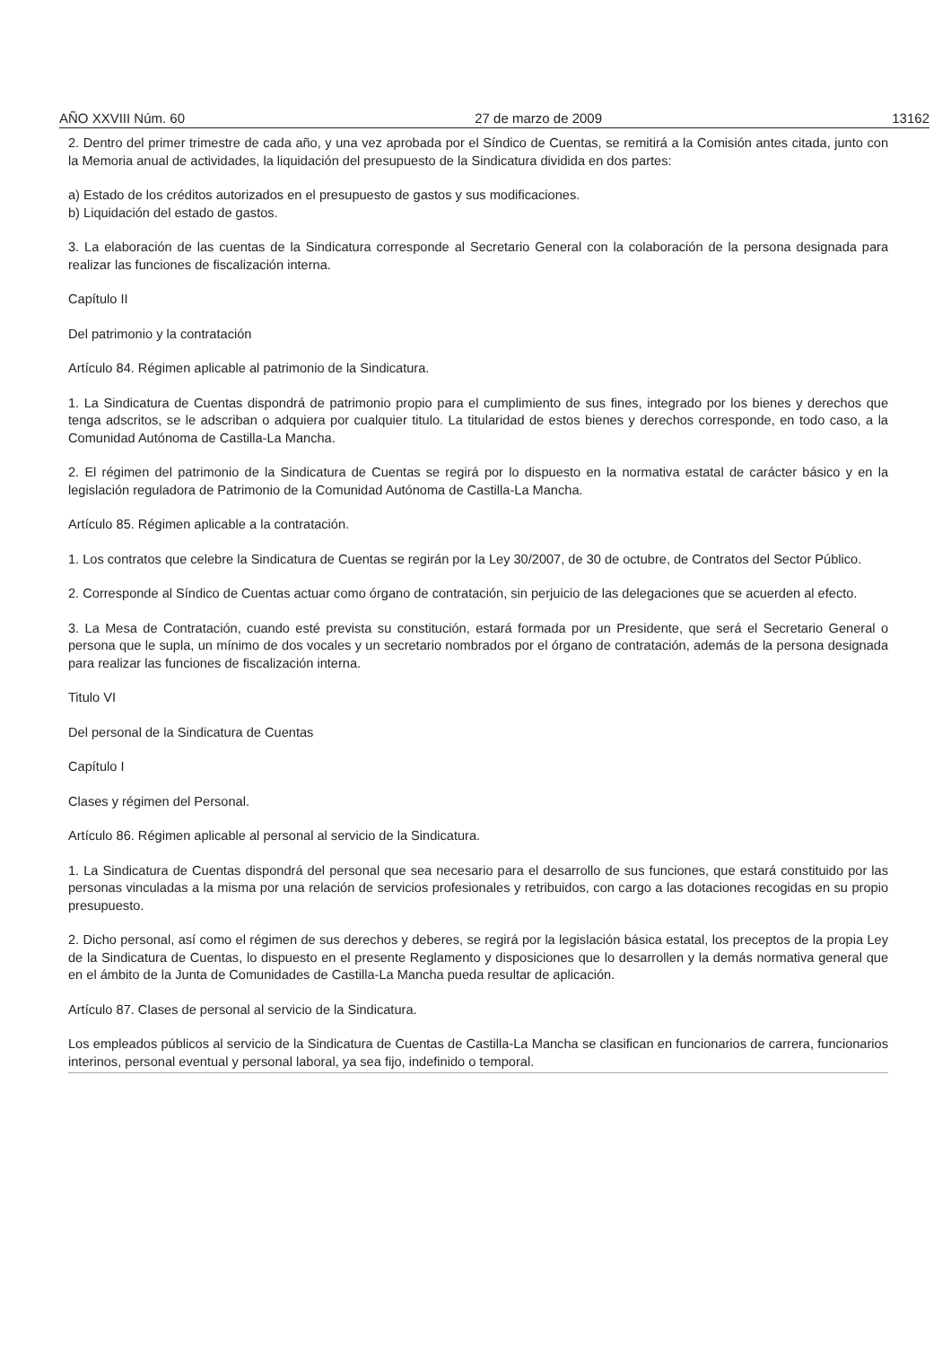AÑO XXVIII Núm. 60 27 de marzo de 2009 13162
2. Dentro del primer trimestre de cada año, y una vez aprobada por el Síndico de Cuentas, se remitirá a la Comisión antes citada, junto con la Memoria anual de actividades, la liquidación del presupuesto de la Sindicatura dividida en dos partes:
a) Estado de los créditos autorizados en el presupuesto de gastos y sus modificaciones.
b) Liquidación del estado de gastos.
3. La elaboración de las cuentas de la Sindicatura corresponde al Secretario General con la colaboración de la persona designada para realizar las funciones de fiscalización interna.
Capítulo II
Del patrimonio y la contratación
Artículo 84. Régimen aplicable al patrimonio de la Sindicatura.
1. La Sindicatura de Cuentas dispondrá de patrimonio propio para el cumplimiento de sus fines, integrado por los bienes y derechos que tenga adscritos, se le adscriban o adquiera por cualquier titulo. La titularidad de estos bienes y derechos corresponde, en todo caso, a la Comunidad Autónoma de Castilla-La Mancha.
2. El régimen del patrimonio de la Sindicatura de Cuentas se regirá por lo dispuesto en la normativa estatal de carácter básico y en la legislación reguladora de Patrimonio de la Comunidad Autónoma de Castilla-La Mancha.
Artículo 85. Régimen aplicable a la contratación.
1. Los contratos que celebre la Sindicatura de Cuentas se regirán por la Ley 30/2007, de 30 de octubre, de Contratos del Sector Público.
2. Corresponde al Síndico de Cuentas actuar como órgano de contratación, sin perjuicio de las delegaciones que se acuerden al efecto.
3. La Mesa de Contratación, cuando esté prevista su constitución, estará formada por un Presidente, que será el Secretario General o persona que le supla, un mínimo de dos vocales y un secretario nombrados por el órgano de contratación, además de la persona designada para realizar las funciones de fiscalización interna.
Titulo VI
Del personal de la Sindicatura de Cuentas
Capítulo I
Clases y régimen del Personal.
Artículo 86. Régimen aplicable al personal al servicio de la Sindicatura.
1. La Sindicatura de Cuentas dispondrá del personal que sea necesario para el desarrollo de sus funciones, que estará constituido por las personas vinculadas a la misma por una relación de servicios profesionales y retribuidos, con cargo a las dotaciones recogidas en su propio presupuesto.
2. Dicho personal, así como el régimen de sus derechos y deberes, se regirá por la legislación básica estatal, los preceptos de la propia Ley de la Sindicatura de Cuentas, lo dispuesto en el presente Reglamento y disposiciones que lo desarrollen y la demás normativa general que en el ámbito de la Junta de Comunidades de Castilla-La Mancha pueda resultar de aplicación.
Artículo 87. Clases de personal al servicio de la Sindicatura.
Los empleados públicos al servicio de la Sindicatura de Cuentas de Castilla-La Mancha se clasifican en funcionarios de carrera, funcionarios interinos, personal eventual y personal laboral, ya sea fijo, indefinido o temporal.